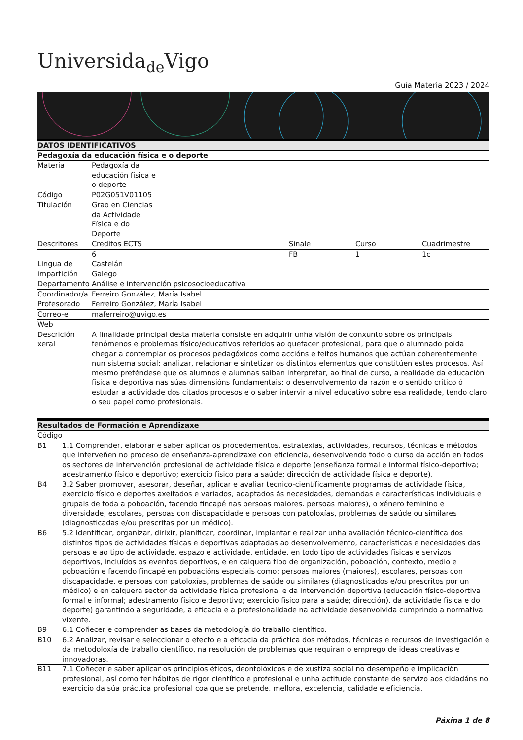Universida<sub>de</sub>Vigo
Guía Materia 2023 / 2024
| DATOS IDENTIFICATIVOS | | | | |
| --- | --- | --- | --- | --- |
| Pedagoxía da educación física e o deporte | | | | |
| Materia | Pedagoxía da educación física e o deporte | | | |
| Código | P02G051V01105 | | | |
| Titulación | Grao en Ciencias da Actividade Física e do Deporte | | | |
| Descritores | Creditos ECTS | Sinale | Curso | Cuadrimestre |
| | 6 | FB | 1 | 1c |
| Lingua de impartición | Castelán Galego | | | |
| Departamento | Análise e intervención psicosocioeducativa | | | |
| Coordinador/a | Ferreiro González, María Isabel | | | |
| Profesorado | Ferreiro González, María Isabel | | | |
| Correo-e | maferreiro@uvigo.es | | | |
| Web | | | | |
| Descrición xeral | A finalidade principal desta materia consiste en adquirir unha visión de conxunto sobre os principais fenómenos e problemas físico/educativos referidos ao quefacer profesional, para que o alumnado poida chegar a contemplar os procesos pedagóxicos como accións e feitos humanos que actúan coherentemente nun sistema social: analizar, relacionar e sintetizar os distintos elementos que constitúen estes procesos. Así mesmo preténdese que os alumnos e alumnas saiban interpretar, ao final de curso, a realidade da educación física e deportiva nas súas dimensións fundamentais: o desenvolvemento da razón e o sentido crítico ó estudar a actividade dos citados procesos e o saber intervir a nivel educativo sobre esa realidade, tendo claro o seu papel como profesionais. | | | |
| Resultados de Formación e Aprendizaxe | |
| --- | --- |
| Código | |
| B1 | 1.1 Comprender, elaborar e saber aplicar os procedementos, estratexias, actividades, recursos, técnicas e métodos que interveñen no proceso de enseñanza-aprendizaxe con eficiencia, desenvolvendo todo o curso da acción en todos os sectores de intervención profesional de actividade física e deporte (enseñanza formal e informal físico-deportiva; adestramento físico e deportivo; exercicio físico para a saúde; dirección de actividade física e deporte). |
| B4 | 3.2 Saber promover, asesorar, deseñar, aplicar e avaliar tecnico-científicamente programas de actividade física, exercicio físico e deportes axeitados e variados, adaptados ás necesidades, demandas e características individuais e grupais de toda a poboación, facendo fincapé nas persoas maiores. persoas maiores), o xénero feminino e diversidade, escolares, persoas con discapacidade e persoas con patoloxías, problemas de saúde ou similares (diagnosticadas e/ou prescritas por un médico). |
| B6 | 5.2 Identificar, organizar, dirixir, planificar, coordinar, implantar e realizar unha avaliación técnico-científica dos distintos tipos de actividades físicas e deportivas adaptadas ao desenvolvemento, características e necesidades das persoas e ao tipo de actividade, espazo e actividade. entidade, en todo tipo de actividades físicas e servizos deportivos, incluídos os eventos deportivos, e en calquera tipo de organización, poboación, contexto, medio e poboación e facendo fincapé en poboacións especiais como: persoas maiores (maiores), escolares, persoas con discapacidade. e persoas con patoloxías, problemas de saúde ou similares (diagnosticados e/ou prescritos por un médico) e en calquera sector da actividade física profesional e da intervención deportiva (educación físico-deportiva formal e informal; adestramento físico e deportivo; exercicio físico para a saúde; dirección). da actividade física e do deporte) garantindo a seguridade, a eficacia e a profesionalidade na actividade desenvolvida cumprindo a normativa vixente. |
| B9 | 6.1 Coñecer e comprender as bases da metodología do traballo científico. |
| B10 | 6.2 Analizar, revisar e seleccionar o efecto e a eficacia da práctica dos métodos, técnicas e recursos de investigación e da metodoloxía de traballo científico, na resolución de problemas que requiran o emprego de ideas creativas e innovadoras. |
| B11 | 7.1 Coñecer e saber aplicar os principios éticos, deontolóxicos e de xustiza social no desempeño e implicación profesional, así como ter hábitos de rigor científico e profesional e unha actitude constante de servizo aos cidadáns no exercicio da súa práctica profesional coa que se pretende. mellora, excelencia, calidade e eficiencia. |
Páxina 1 de 8